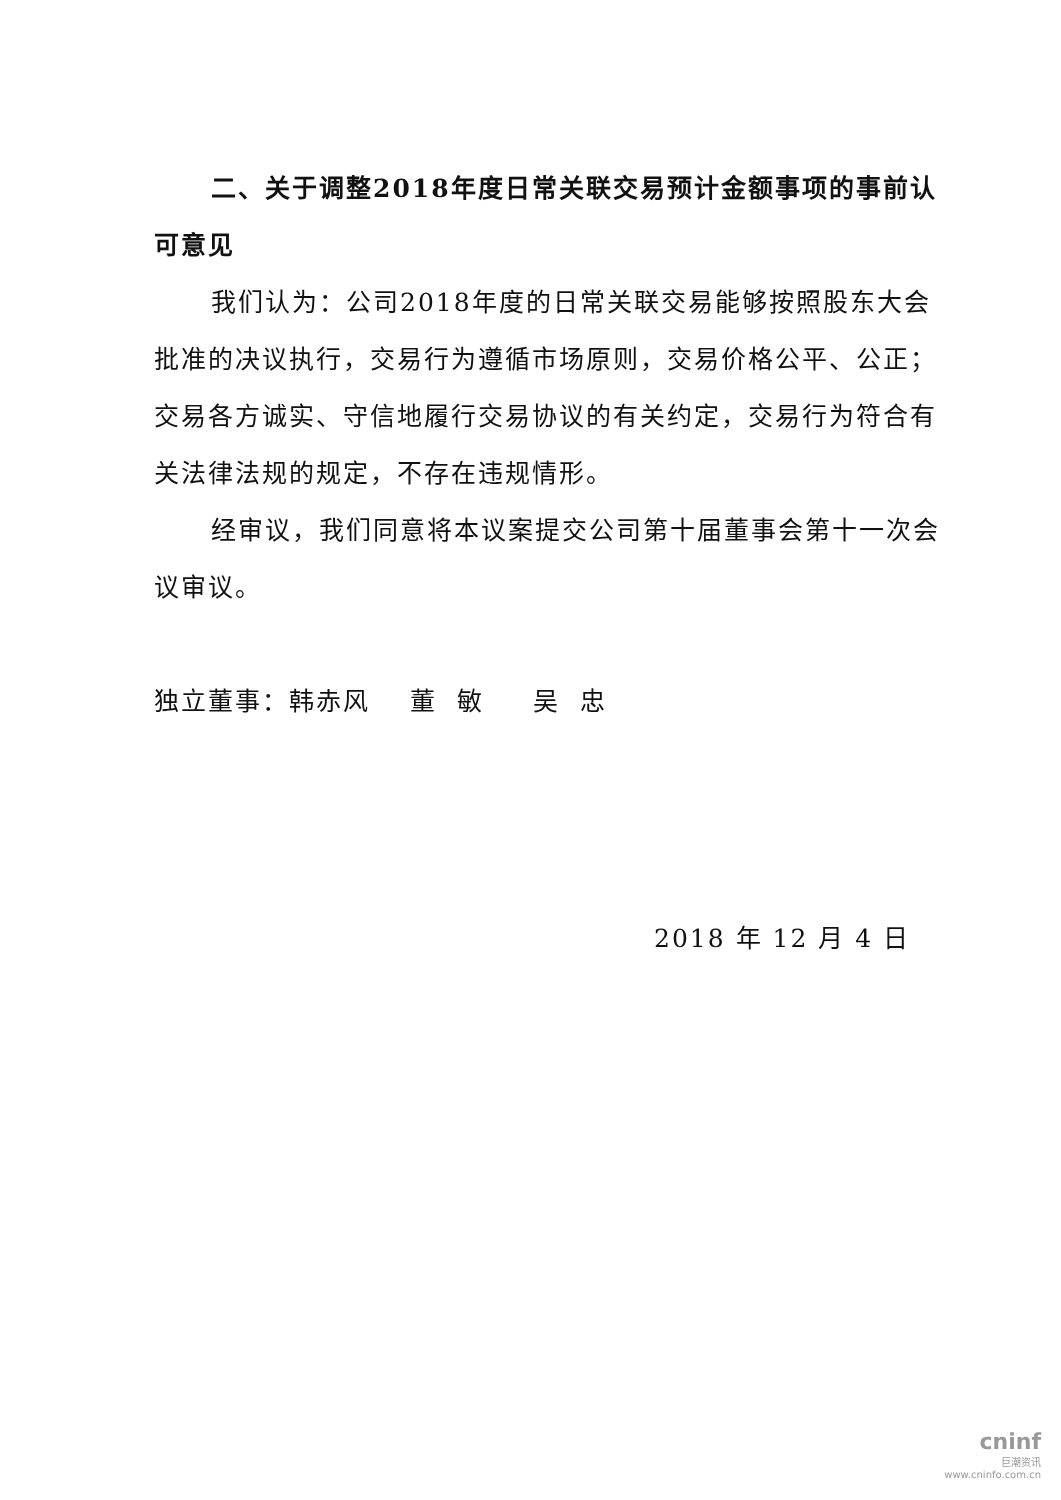二、关于调整2018年度日常关联交易预计金额事项的事前认可意见
我们认为：公司2018年度的日常关联交易能够按照股东大会批准的决议执行，交易行为遵循市场原则，交易价格公平、公正；交易各方诚实、守信地履行交易协议的有关约定，交易行为符合有关法律法规的规定，不存在违规情形。
经审议，我们同意将本议案提交公司第十届董事会第十一次会议审议。
独立董事：韩赤风 董 敏 吴 忠
2018 年 12 月 4 日
cninf
巨潮资讯
www.cninfo.com.cn